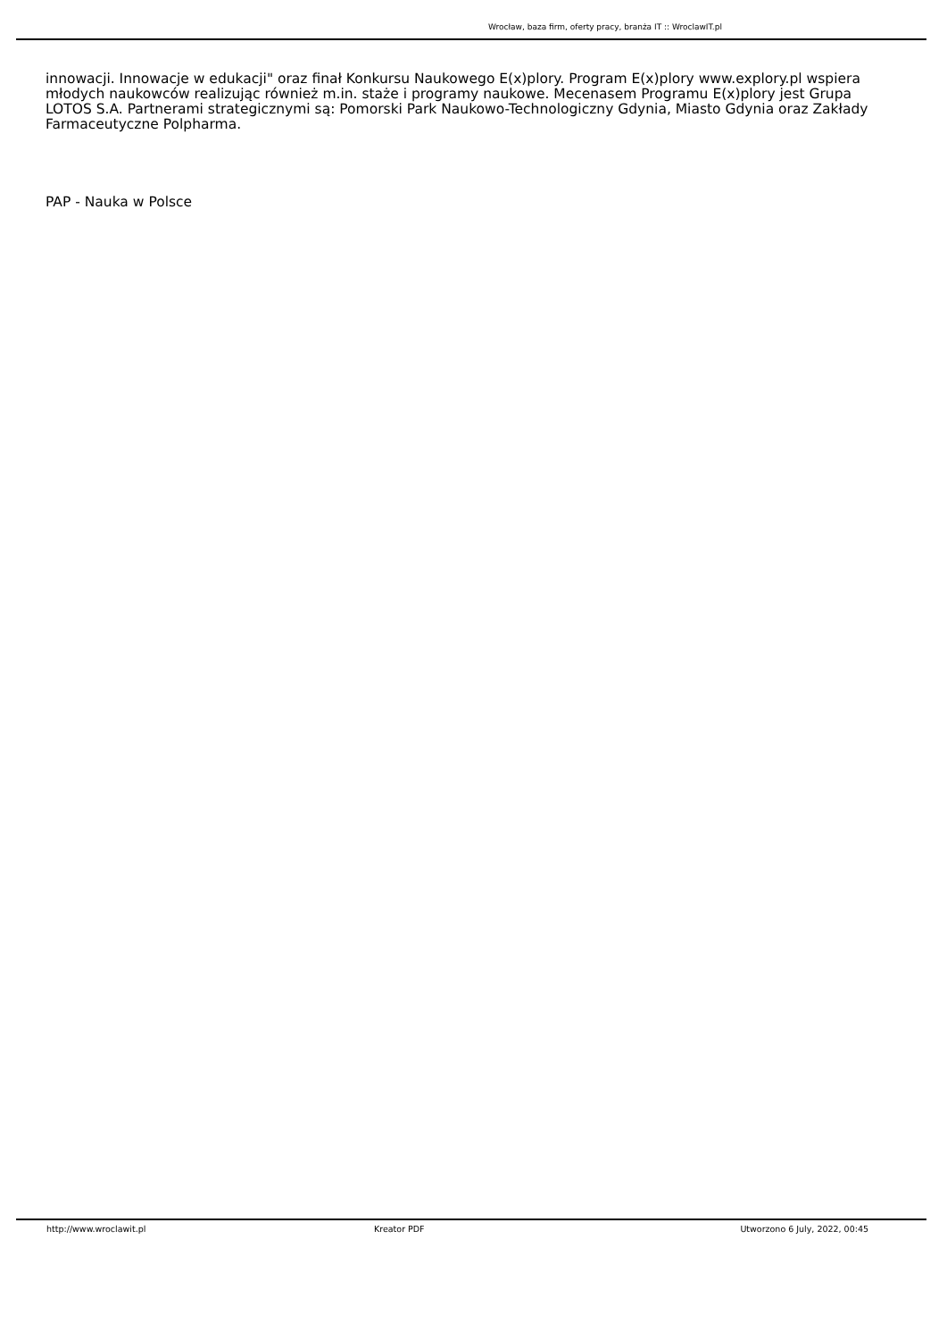Wrocław, baza firm, oferty pracy, branża IT :: WroclawIT.pl
innowacji. Innowacje w edukacji" oraz finał Konkursu Naukowego E(x)plory. Program E(x)plory www.explory.pl wspiera młodych naukowców realizując również m.in. staże i programy naukowe. Mecenasem Programu E(x)plory jest Grupa LOTOS S.A. Partnerami strategicznymi są: Pomorski Park Naukowo-Technologiczny Gdynia, Miasto Gdynia oraz Zakłady Farmaceutyczne Polpharma.
PAP - Nauka w Polsce
http://www.wroclawit.pl Kreator PDF Utworzono 6 July, 2022, 00:45